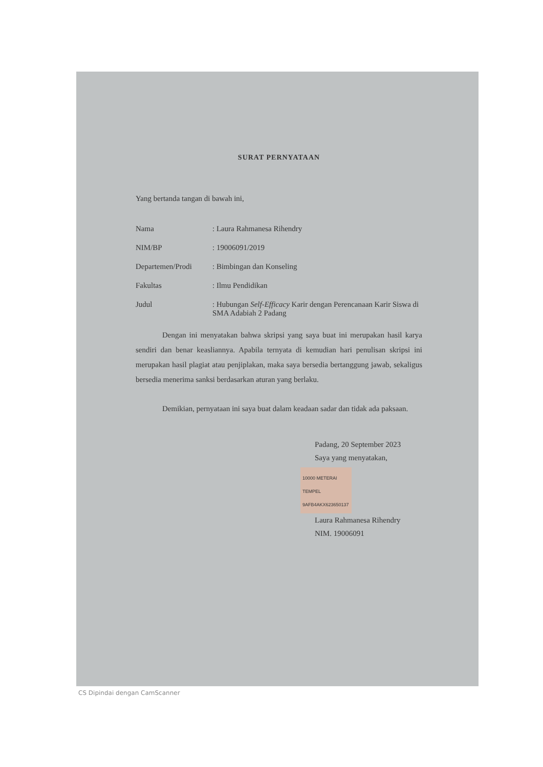SURAT PERNYATAAN
Yang bertanda tangan di bawah ini,
Nama: Laura Rahmanesa Rihendry
NIM/BP: 19006091/2019
Departemen/Prodi: Bimbingan dan Konseling
Fakultas: Ilmu Pendidikan
Judul: Hubungan Self-Efficacy Karir dengan Perencanaan Karir Siswa di SMA Adabiah 2 Padang
Dengan ini menyatakan bahwa skripsi yang saya buat ini merupakan hasil karya sendiri dan benar keasliannya. Apabila ternyata di kemudian hari penulisan skripsi ini merupakan hasil plagiat atau penjiplakan, maka saya bersedia bertanggung jawab, sekaligus bersedia menerima sanksi berdasarkan aturan yang berlaku.
Demikian, pernyataan ini saya buat dalam keadaan sadar dan tidak ada paksaan.
Padang, 20 September 2023
Saya yang menyatakan,
10000 METERAI TEMPEL
9AFB4AKX623650137
Laura Rahmanesa Rihendry
NIM. 19006091
CS Dipindai dengan CamScanner